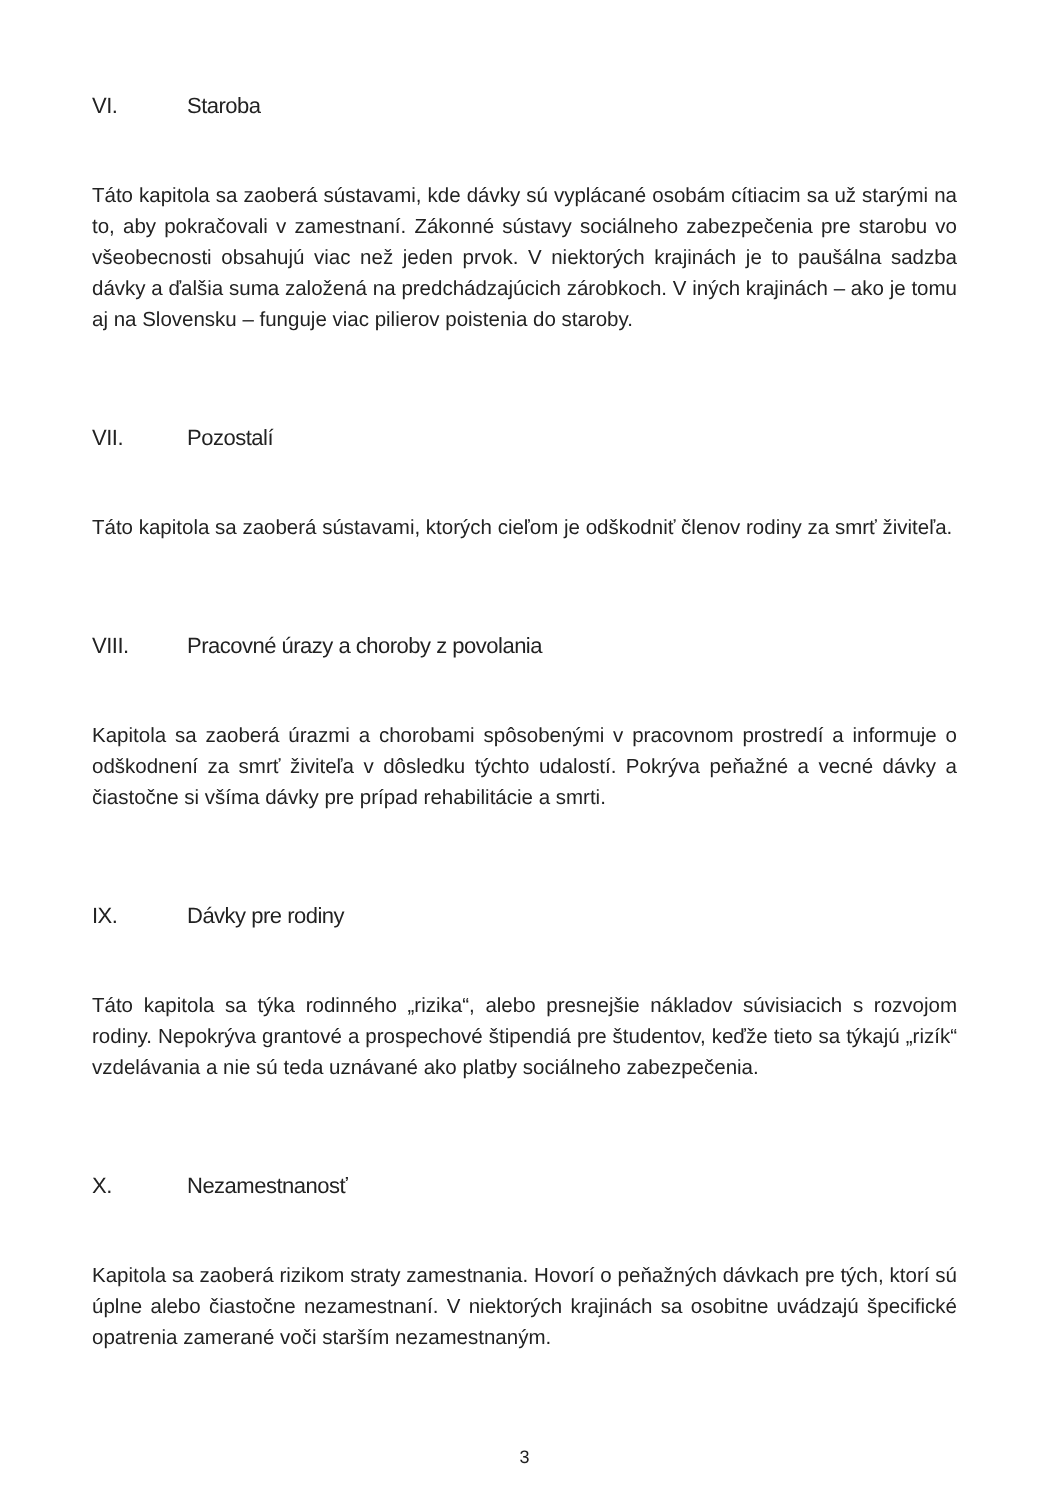VI. Staroba
Táto kapitola sa zaoberá sústavami, kde dávky sú vyplácané osobám cítiacim sa už starými na to, aby pokračovali v zamestnaní. Zákonné sústavy sociálneho zabezpečenia pre starobu vo všeobecnosti obsahujú viac než jeden prvok. V niektorých krajinách je to paušálna sadzba dávky a ďalšia suma založená na predchádzajúcich zárobkoch. V iných krajinách – ako je tomu aj na Slovensku – funguje viac pilierov poistenia do staroby.
VII. Pozostalí
Táto kapitola sa zaoberá sústavami, ktorých cieľom je odškodniť členov rodiny za smrť živiteľa.
VIII. Pracovné úrazy a choroby z povolania
Kapitola sa zaoberá úrazmi a chorobami spôsobenými v pracovnom prostredí a informuje o odškodnení za smrť živiteľa v dôsledku týchto udalostí. Pokrýva peňažné a vecné dávky a čiastočne si všíma dávky pre prípad rehabilitácie a smrti.
IX. Dávky pre rodiny
Táto kapitola sa týka rodinného „rizika“, alebo presnejšie nákladov súvisiacich s rozvojom rodiny. Nepokrýva grantové a prospechové štipendiá pre študentov, keďže tieto sa týkajú „rizík“ vzdelávania a nie sú teda uznávané ako platby sociálneho zabezpečenia.
X. Nezamestnanosť
Kapitola sa zaoberá rizikom straty zamestnania. Hovorí o peňažných dávkach pre tých, ktorí sú úplne alebo čiastočne nezamestnaní. V niektorých krajinách sa osobitne uvádzajú špecifické opatrenia zamerané voči starším nezamestnaným.
3